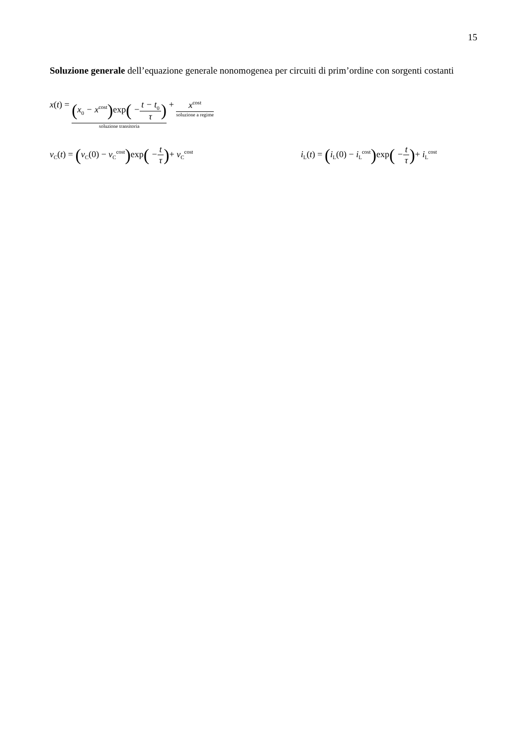15
Soluzione generale dell’equazione generale nonomogenea per circuiti di prim’ordine con sorgenti costanti
x(t) = (x<sub>0</sub> − x<sup>cost</sup>) exp( −t − t<sub>0</sub> τ) soluzione transitoria + x<sup>cost</sup> soluzione a regime
v<sub>C</sub>(t) = (v<sub>C</sub>(0) − v<sub>C</sub><sup>cost</sup>) exp( −t τ)+ v<sub>C</sub><sup>cost</sup> i<sub>L</sub>(t) = (i<sub>L</sub>(0) − i<sub>L</sub><sup>cost</sup>) exp( −t τ)+ i<sub>L</sub><sup>cost</sup>